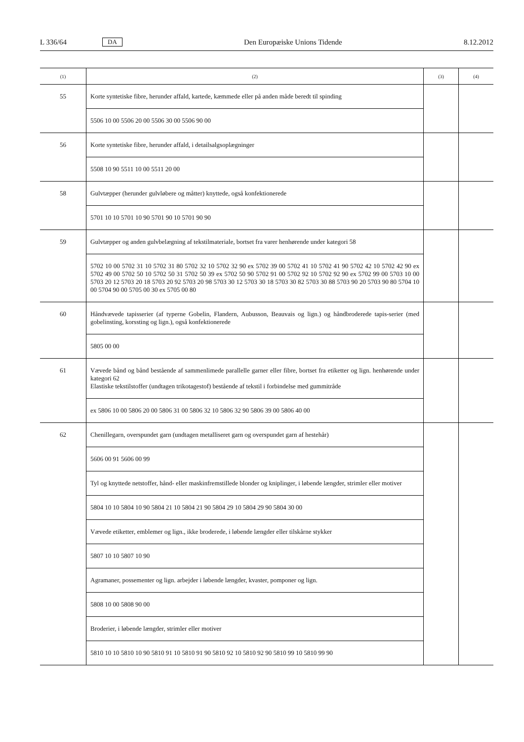L 336/64 DA Den Europæiske Unions Tidende 8.12.2012
| (1) | (2) | (3) | (4) |
| --- | --- | --- | --- |
| 55 | Korte syntetiske fibre, herunder affald, kartede, kæmmede eller på anden måde beredt til spinding | | |
| | 5506 10 00 5506 20 00 5506 30 00 5506 90 00 | | |
| 56 | Korte syntetiske fibre, herunder affald, i detailsalgsoplægninger | | |
| | 5508 10 90 5511 10 00 5511 20 00 | | |
| 58 | Gulvtæpper (herunder gulvløbere og måtter) knyttede, også konfektionerede | | |
| | 5701 10 10 5701 10 90 5701 90 10 5701 90 90 | | |
| 59 | Gulvtæpper og anden gulvbelægning af tekstilmateriale, bortset fra varer henhørende under kategori 58 | | |
| | 5702 10 00 5702 31 10 5702 31 80 5702 32 10 5702 32 90 ex 5702 39 00 5702 41 10 5702 41 90 5702 42 10 5702 42 90 ex 5702 49 00 5702 50 10 5702 50 31 5702 50 39 ex 5702 50 90 5702 91 00 5702 92 10 5702 92 90 ex 5702 99 00 5703 10 00 5703 20 12 5703 20 18 5703 20 92 5703 20 98 5703 30 12 5703 30 18 5703 30 82 5703 30 88 5703 90 20 5703 90 80 5704 10 00 5704 90 00 5705 00 30 ex 5705 00 80 | | |
| 60 | Håndvævede tapisserier (af typerne Gobelin, Flandern, Aubusson, Beauvais og lign.) og håndbroderede tapis-serier (med gobelinsting, korssting og lign.), også konfektionerede | | |
| | 5805 00 00 | | |
| 61 | Vævede bånd og bånd bestående af sammenlimede parallelle garner eller fibre, bortset fra etiketter og lign. henhørende under kategori 62 Elastiske tekstilstoffer (undtagen trikotagestof) bestående af tekstil i forbindelse med gummitråde | | |
| | ex 5806 10 00 5806 20 00 5806 31 00 5806 32 10 5806 32 90 5806 39 00 5806 40 00 | | |
| 62 | Chenillegarn, overspundet garn (undtagen metalliseret garn og overspundet garn af hestehår) | | |
| | 5606 00 91 5606 00 99 | | |
| | Tyl og knyttede netstoffer, hånd- eller maskinfremstillede blonder og kniplinger, i løbende længder, strimler eller motiver | | |
| | 5804 10 10 5804 10 90 5804 21 10 5804 21 90 5804 29 10 5804 29 90 5804 30 00 | | |
| | Vævede etiketter, emblemer og lign., ikke broderede, i løbende længder eller tilskårne stykker | | |
| | 5807 10 10 5807 10 90 | | |
| | Agramaner, possementer og lign. arbejder i løbende længder, kvaster, pomponer og lign. | | |
| | 5808 10 00 5808 90 00 | | |
| | Broderier, i løbende længder, strimler eller motiver | | |
| | 5810 10 10 5810 10 90 5810 91 10 5810 91 90 5810 92 10 5810 92 90 5810 99 10 5810 99 90 | | |